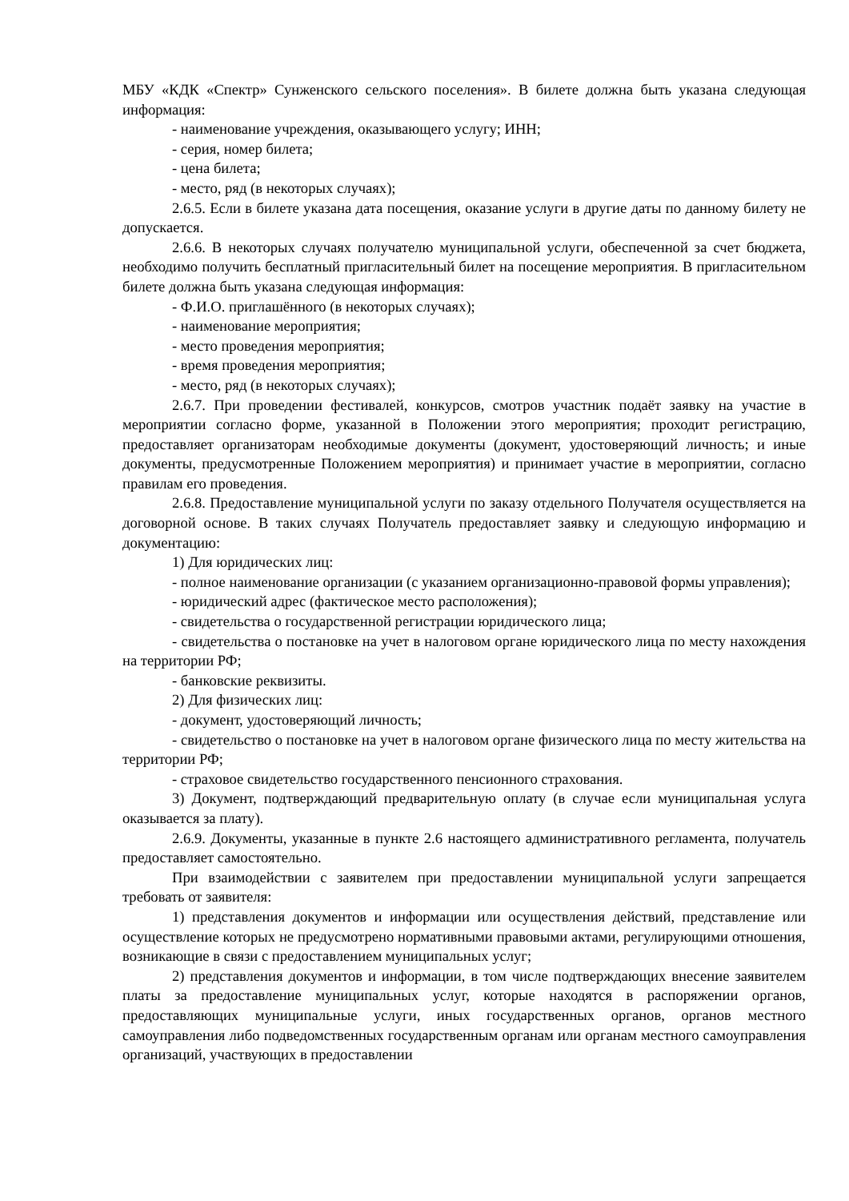МБУ «КДК «Спектр» Сунженского сельского поселения». В билете должна быть указана следующая информация:
- наименование учреждения, оказывающего услугу; ИНН;
- серия, номер билета;
- цена билета;
- место, ряд (в некоторых случаях);
2.6.5. Если в билете указана дата посещения, оказание услуги в другие даты по данному билету не допускается.
2.6.6. В некоторых случаях получателю муниципальной услуги, обеспеченной за счет бюджета, необходимо получить бесплатный пригласительный билет на посещение мероприятия. В пригласительном билете должна быть указана следующая информация:
- Ф.И.О. приглашённого (в некоторых случаях);
- наименование мероприятия;
- место проведения мероприятия;
- время проведения мероприятия;
- место, ряд (в некоторых случаях);
2.6.7. При проведении фестивалей, конкурсов, смотров участник подаёт заявку на участие в мероприятии согласно форме, указанной в Положении этого мероприятия; проходит регистрацию, предоставляет организаторам необходимые документы (документ, удостоверяющий личность; и иные документы, предусмотренные Положением мероприятия) и принимает участие в мероприятии, согласно правилам его проведения.
2.6.8. Предоставление муниципальной услуги по заказу отдельного Получателя осуществляется на договорной основе. В таких случаях Получатель предоставляет заявку и следующую информацию и документацию:
1) Для юридических лиц:
- полное наименование организации (с указанием организационно-правовой формы управления);
- юридический адрес (фактическое место расположения);
- свидетельства о государственной регистрации юридического лица;
- свидетельства о постановке на учет в налоговом органе юридического лица по месту нахождения на территории РФ;
- банковские реквизиты.
2) Для физических лиц:
- документ, удостоверяющий личность;
- свидетельство о постановке на учет в налоговом органе физического лица по месту жительства на территории РФ;
- страховое свидетельство государственного пенсионного страхования.
3) Документ, подтверждающий предварительную оплату (в случае если муниципальная услуга оказывается за плату).
2.6.9. Документы, указанные в пункте 2.6 настоящего административного регламента, получатель предоставляет самостоятельно.
При взаимодействии с заявителем при предоставлении муниципальной услуги запрещается требовать от заявителя:
1) представления документов и информации или осуществления действий, представление или осуществление которых не предусмотрено нормативными правовыми актами, регулирующими отношения, возникающие в связи с предоставлением муниципальных услуг;
2) представления документов и информации, в том числе подтверждающих внесение заявителем платы за предоставление муниципальных услуг, которые находятся в распоряжении органов, предоставляющих муниципальные услуги, иных государственных органов, органов местного самоуправления либо подведомственных государственным органам или органам местного самоуправления организаций, участвующих в предоставлении